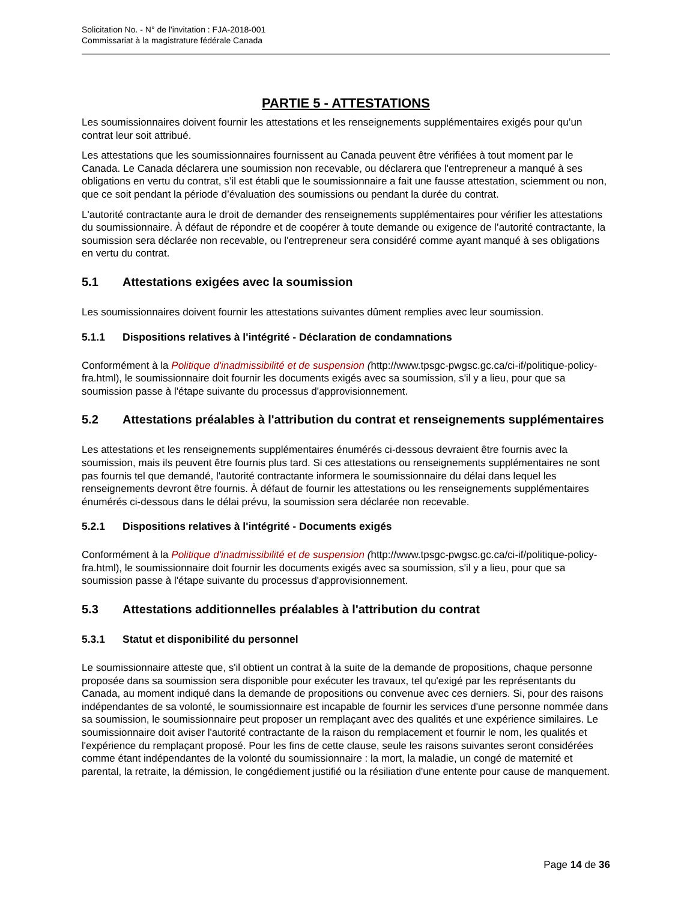Solicitation No. - N° de l'invitation : FJA-2018-001
Commissariat à la magistrature fédérale Canada
PARTIE 5 - ATTESTATIONS
Les soumissionnaires doivent fournir les attestations et les renseignements supplémentaires exigés pour qu’un contrat leur soit attribué.
Les attestations que les soumissionnaires fournissent au Canada peuvent être vérifiées à tout moment par le Canada. Le Canada déclarera une soumission non recevable, ou déclarera que l'entrepreneur a manqué à ses obligations en vertu du contrat, s’il est établi que le soumissionnaire a fait une fausse attestation, sciemment ou non, que ce soit pendant la période d’évaluation des soumissions ou pendant la durée du contrat.
L'autorité contractante aura le droit de demander des renseignements supplémentaires pour vérifier les attestations du soumissionnaire. À défaut de répondre et de coopérer à toute demande ou exigence de l’autorité contractante, la soumission sera déclarée non recevable, ou l'entrepreneur sera considéré comme ayant manqué à ses obligations en vertu du contrat.
5.1 Attestations exigées avec la soumission
Les soumissionnaires doivent fournir les attestations suivantes dûment remplies avec leur soumission.
5.1.1 Dispositions relatives à l'intégrité - Déclaration de condamnations
Conformément à la Politique d'inadmissibilité et de suspension (http://www.tpsgc-pwgsc.gc.ca/ci-if/politique-policy-fra.html), le soumissionnaire doit fournir les documents exigés avec sa soumission, s'il y a lieu, pour que sa soumission passe à l'étape suivante du processus d'approvisionnement.
5.2 Attestations préalables à l'attribution du contrat et renseignements supplémentaires
Les attestations et les renseignements supplémentaires énumérés ci-dessous devraient être fournis avec la soumission, mais ils peuvent être fournis plus tard. Si ces attestations ou renseignements supplémentaires ne sont pas fournis tel que demandé, l'autorité contractante informera le soumissionnaire du délai dans lequel les renseignements devront être fournis. À défaut de fournir les attestations ou les renseignements supplémentaires énumérés ci-dessous dans le délai prévu, la soumission sera déclarée non recevable.
5.2.1 Dispositions relatives à l'intégrité - Documents exigés
Conformément à la Politique d'inadmissibilité et de suspension (http://www.tpsgc-pwgsc.gc.ca/ci-if/politique-policy-fra.html), le soumissionnaire doit fournir les documents exigés avec sa soumission, s'il y a lieu, pour que sa soumission passe à l'étape suivante du processus d'approvisionnement.
5.3 Attestations additionnelles préalables à l'attribution du contrat
5.3.1 Statut et disponibilité du personnel
Le soumissionnaire atteste que, s'il obtient un contrat à la suite de la demande de propositions, chaque personne proposée dans sa soumission sera disponible pour exécuter les travaux, tel qu'exigé par les représentants du Canada, au moment indiqué dans la demande de propositions ou convenue avec ces derniers. Si, pour des raisons indépendantes de sa volonté, le soumissionnaire est incapable de fournir les services d'une personne nommée dans sa soumission, le soumissionnaire peut proposer un remplaçant avec des qualités et une expérience similaires. Le soumissionnaire doit aviser l'autorité contractante de la raison du remplacement et fournir le nom, les qualités et l'expérience du remplaçant proposé. Pour les fins de cette clause, seule les raisons suivantes seront considérées comme étant indépendantes de la volonté du soumissionnaire : la mort, la maladie, un congé de maternité et parental, la retraite, la démission, le congédiement justifié ou la résiliation d'une entente pour cause de manquement.
Page 14 de 36